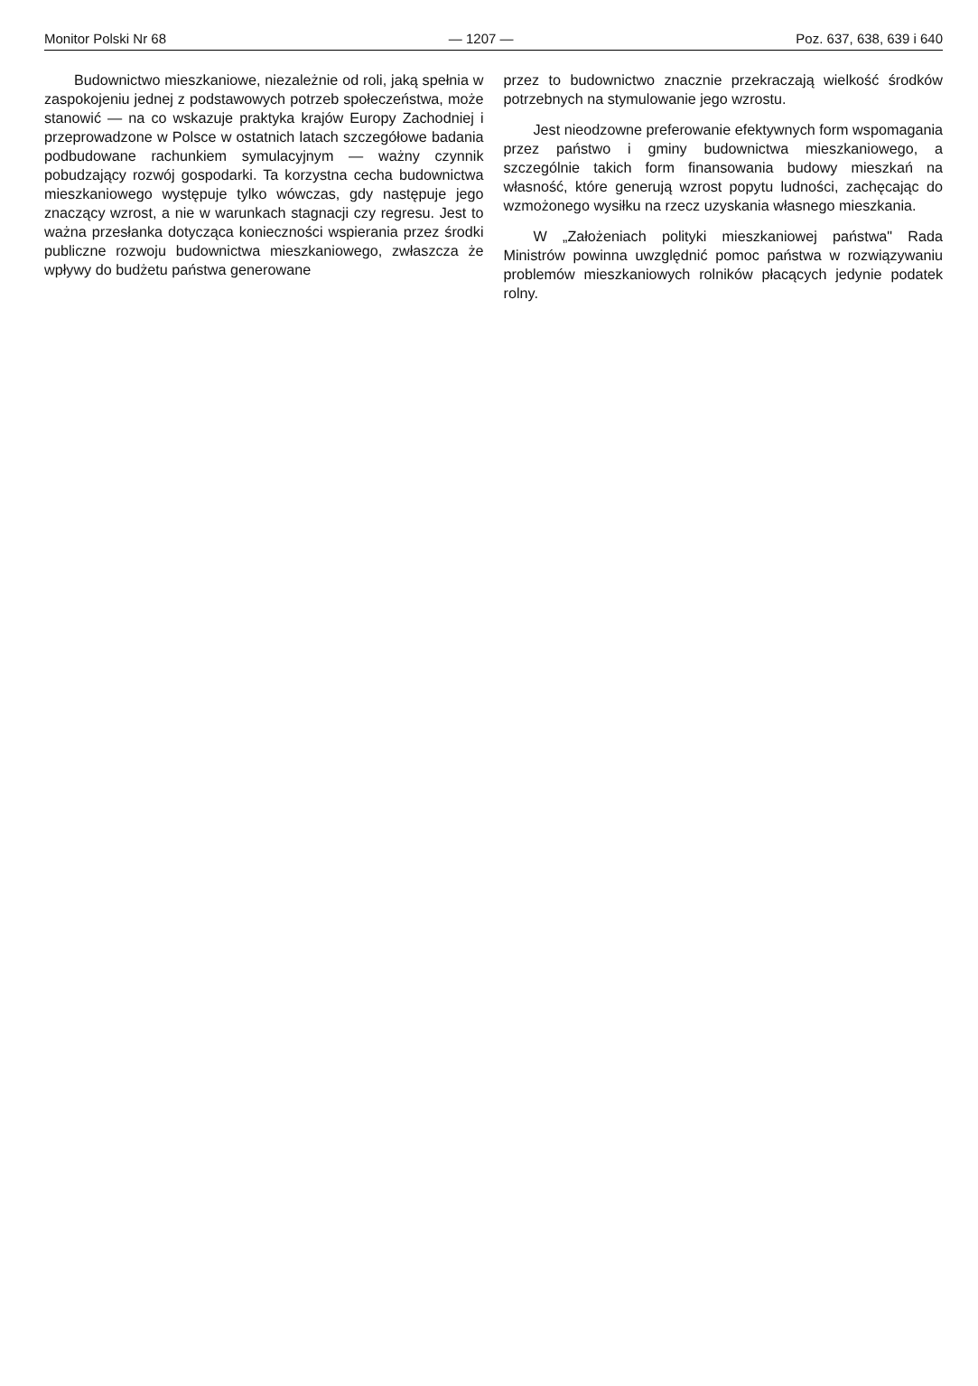Monitor Polski Nr 68 — 1207 — Poz. 637, 638, 639 i 640
Budownictwo mieszkaniowe, niezależnie od roli, jaką spełnia w zaspokojeniu jednej z podstawowych potrzeb społeczeństwa, może stanowić — na co wskazuje praktyka krajów Europy Zachodniej i przeprowadzone w Polsce w ostatnich latach szczegółowe badania podbudowane rachunkiem symulacyjnym — ważny czynnik pobudzający rozwój gospodarki. Ta korzystna cecha budownictwa mieszkaniowego występuje tylko wówczas, gdy następuje jego znaczący wzrost, a nie w warunkach stagnacji czy regresu. Jest to ważna przesłanka dotycząca konieczności wspierania przez środki publiczne rozwoju budownictwa mieszkaniowego, zwłaszcza że wpływy do budżetu państwa generowane
przez to budownictwo znacznie przekraczają wielkość środków potrzebnych na stymulowanie jego wzrostu.
Jest nieodzowne preferowanie efektywnych form wspomagania przez państwo i gminy budownictwa mieszkaniowego, a szczególnie takich form finansowania budowy mieszkań na własność, które generują wzrost popytu ludności, zachęcając do wzmożonego wysiłku na rzecz uzyskania własnego mieszkania.
W „Założeniach polityki mieszkaniowej państwa" Rada Ministrów powinna uwzględnić pomoc państwa w rozwiązywaniu problemów mieszkaniowych rolników płacących jedynie podatek rolny.